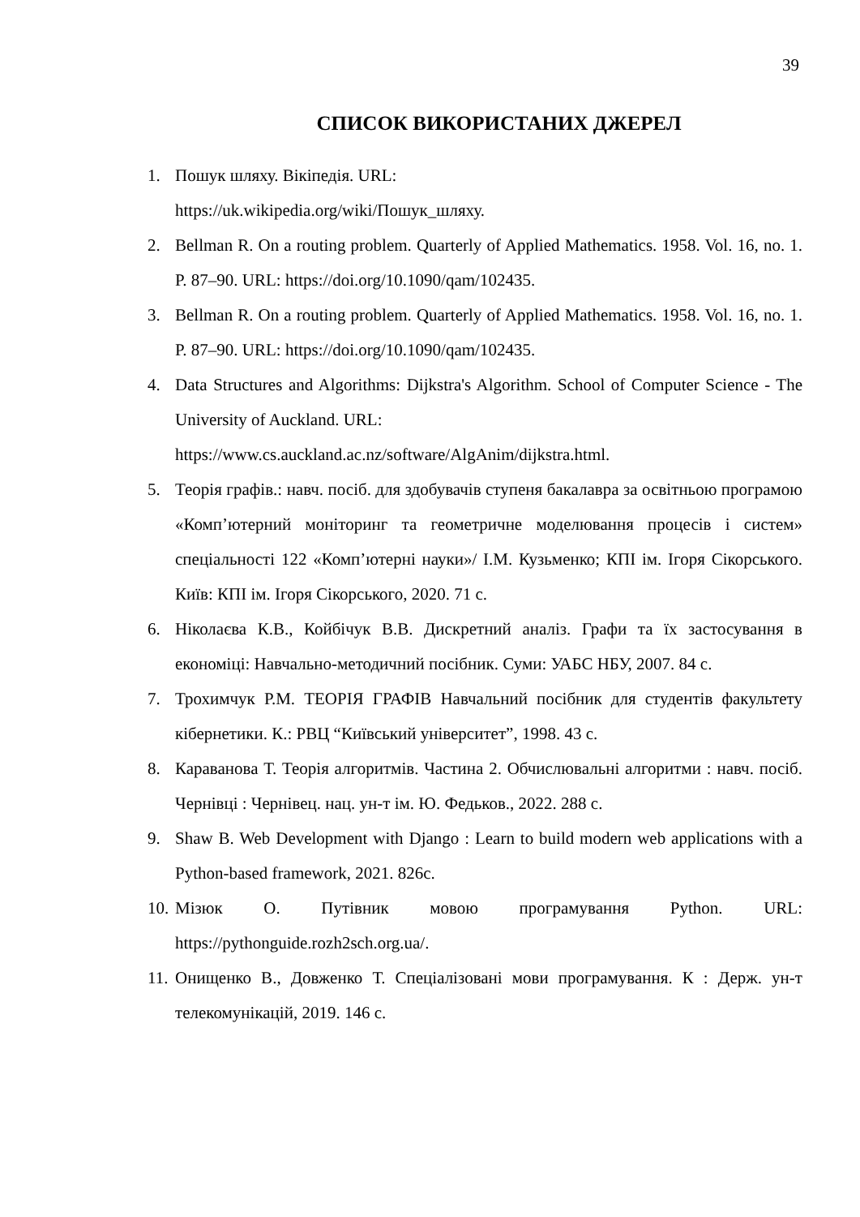39
СПИСОК ВИКОРИСТАНИХ ДЖЕРЕЛ
1. Пошук шляху. Вікіпедія. URL:
https://uk.wikipedia.org/wiki/Пошук_шляху.
2. Bellman R. On a routing problem. Quarterly of Applied Mathematics. 1958. Vol. 16, no. 1. P. 87–90. URL: https://doi.org/10.1090/qam/102435.
3. Bellman R. On a routing problem. Quarterly of Applied Mathematics. 1958. Vol. 16, no. 1. P. 87–90. URL: https://doi.org/10.1090/qam/102435.
4. Data Structures and Algorithms: Dijkstra's Algorithm. School of Computer Science - The University of Auckland. URL:
https://www.cs.auckland.ac.nz/software/AlgAnim/dijkstra.html.
5. Теорія графів.: навч. посіб. для здобувачів ступеня бакалавра за освітньою програмою «Комп’ютерний моніторинг та геометричне моделювання процесів і систем» спеціальності 122 «Комп’ютерні науки»/ І.М. Кузьменко; КПІ ім. Ігоря Сікорського. Київ: КПІ ім. Ігоря Сікорського, 2020. 71 с.
6. Ніколаєва К.В., Койбічук В.В. Дискретний аналіз. Графи та їх застосування в економіці: Навчально-методичний посібник. Суми: УАБС НБУ, 2007. 84 с.
7. Трохимчук Р.М. ТЕОРІЯ ГРАФІВ Навчальний посібник для студентів факультету кібернетики. К.: РВЦ “Київський університет”, 1998. 43 с.
8. Караванова Т. Теорія алгоритмів. Частина 2. Обчислювальні алгоритми : навч. посіб. Чернівці : Чернівец. нац. ун-т ім. Ю. Федьков., 2022. 288 с.
9. Shaw B. Web Development with Django : Learn to build modern web applications with a Python-based framework, 2021. 826с.
10. Мізюк О. Путівник мовою програмування Python. URL: https://pythonguide.rozh2sch.org.ua/.
11. Онищенко В., Довженко Т. Спеціалізовані мови програмування. К : Держ. ун-т телекомунікацій, 2019. 146 с.